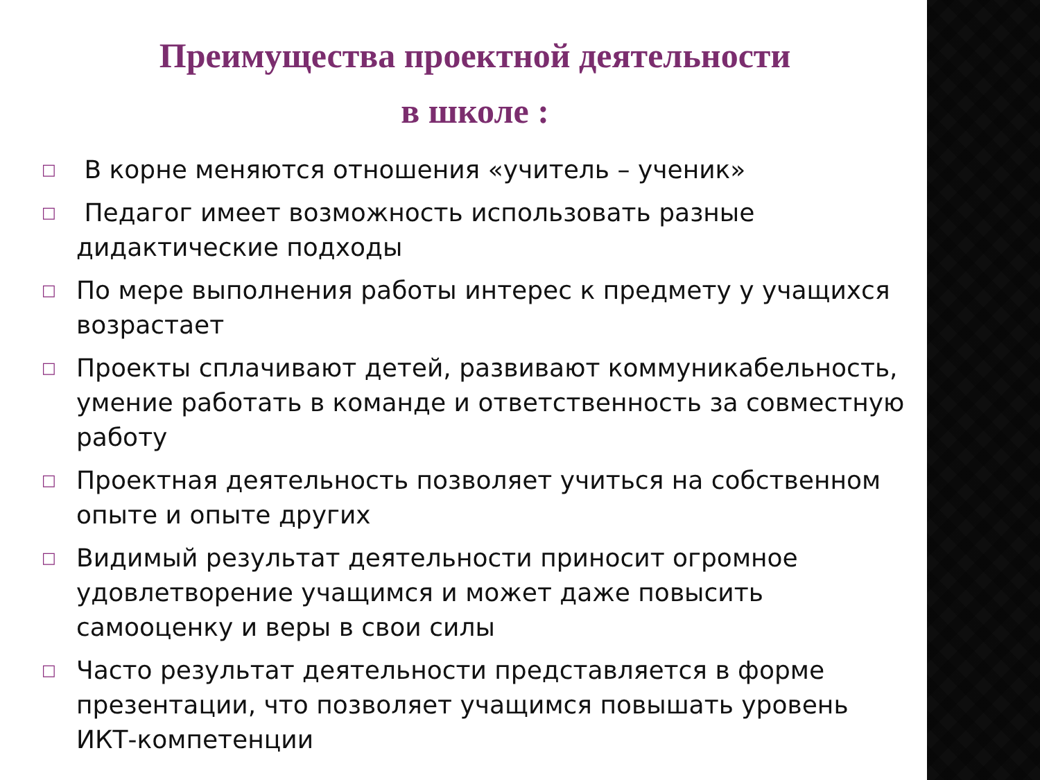Преимущества проектной деятельности
в школе :
□ В корне меняются отношения «учитель – ученик»
□ Педагог имеет возможность использовать разные дидактические подходы
□ По мере выполнения работы интерес к предмету у учащихся возрастает
□ Проекты сплачивают детей, развивают коммуникабельность, умение работать в команде и ответственность за совместную работу
□ Проектная деятельность позволяет учиться на собственном опыте и опыте других
□ Видимый результат деятельности приносит огромное удовлетворение учащимся и может даже повысить самооценку и веры в свои силы
□ Часто результат деятельности представляется в форме презентации, что позволяет учащимся повышать уровень ИКТ-компетенции